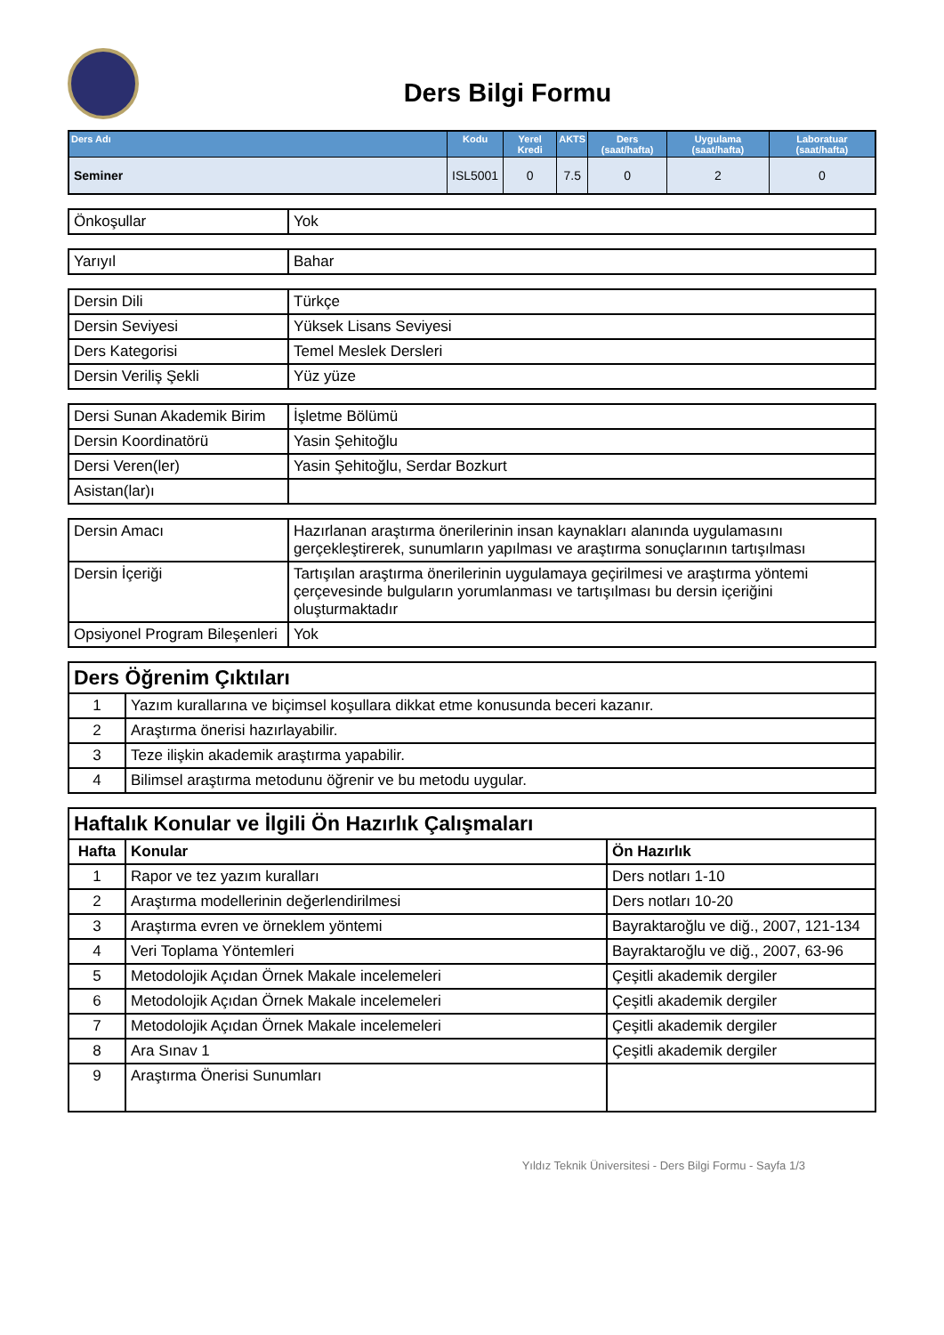Ders Bilgi Formu
| Ders Adı | Kodu | Yerel Kredi | AKTS | Ders (saat/hafta) | Uygulama (saat/hafta) | Laboratuar (saat/hafta) |
| --- | --- | --- | --- | --- | --- | --- |
| Seminer | ISL5001 | 0 | 7.5 | 0 | 2 | 0 |
| Önkoşullar | Yok |
| Yarıyıl | Bahar |
| Dersin Dili | Türkçe |
| Dersin Seviyesi | Yüksek Lisans Seviyesi |
| Ders Kategorisi | Temel Meslek Dersleri |
| Dersin Veriliş Şekli | Yüz yüze |
| Dersi Sunan Akademik Birim | İşletme Bölümü |
| Dersin Koordinatörü | Yasin Şehitoğlu |
| Dersi Veren(ler) | Yasin Şehitoğlu, Serdar Bozkurt |
| Asistan(lar)ı | |
| Dersin Amacı | Hazırlanan araştırma önerilerinin insan kaynakları alanında uygulamasını gerçekleştirerek, sunumların yapılması ve araştırma sonuçlarının tartışılması |
| Dersin İçeriği | Tartışılan araştırma önerilerinin uygulamaya geçirilmesi ve araştırma yöntemi çerçevesinde bulguların yorumlanması ve tartışılması bu dersin içeriğini oluşturmaktadır |
| Opsiyonel Program Bileşenleri | Yok |
| Ders Öğrenim Çıktıları | |
| 1 | Yazım kurallarına ve biçimsel koşullara dikkat etme konusunda beceri kazanır. |
| 2 | Araştırma önerisi hazırlayabilir. |
| 3 | Teze ilişkin akademik araştırma yapabilir. |
| 4 | Bilimsel araştırma metodunu öğrenir ve bu metodu uygular. |
| Haftalık Konular ve İlgili Ön Hazırlık Çalışmaları | | |
| Hafta | Konular | Ön Hazırlık |
| 1 | Rapor ve tez yazım kuralları | Ders notları 1-10 |
| 2 | Araştırma modellerinin değerlendirilmesi | Ders notları 10-20 |
| 3 | Araştırma evren ve örneklem yöntemi | Bayraktaroğlu ve diğ., 2007, 121-134 |
| 4 | Veri Toplama Yöntemleri | Bayraktaroğlu ve diğ., 2007, 63-96 |
| 5 | Metodolojik Açıdan Örnek Makale incelemeleri | Çeşitli akademik dergiler |
| 6 | Metodolojik Açıdan Örnek Makale incelemeleri | Çeşitli akademik dergiler |
| 7 | Metodolojik Açıdan Örnek Makale incelemeleri | Çeşitli akademik dergiler |
| 8 | Ara Sınav 1 | Çeşitli akademik dergiler |
| 9 | Araştırma Önerisi Sunumları | |
Yıldız Teknik Üniversitesi - Ders Bilgi Formu - Sayfa 1/3